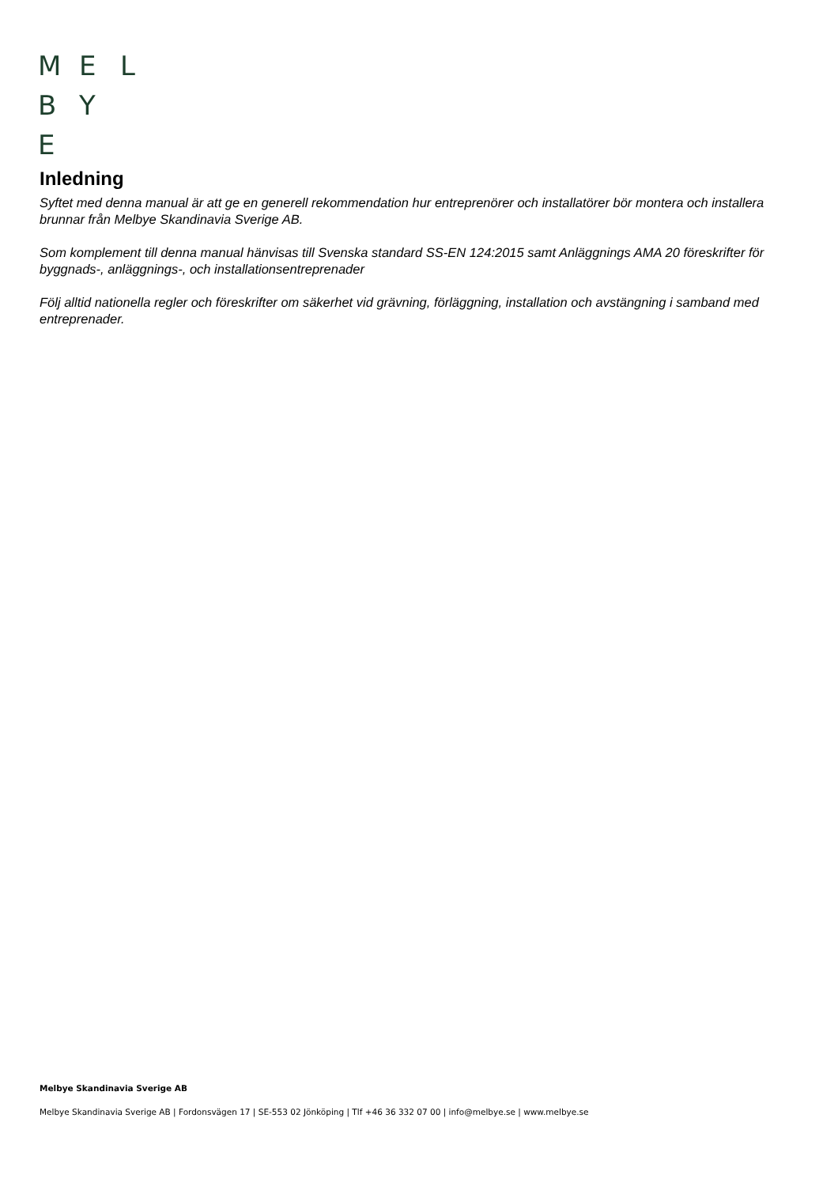M E L
B Y
E
Inledning
Syftet med denna manual är att ge en generell rekommendation hur entreprenörer och installatörer bör montera och installera brunnar från Melbye Skandinavia Sverige AB.
Som komplement till denna manual hänvisas till Svenska standard SS-EN 124:2015 samt Anläggnings AMA 20 föreskrifter för byggnads-, anläggnings-, och installationsentreprenader
Följ alltid nationella regler och föreskrifter om säkerhet vid grävning, förläggning, installation och avstängning i samband med entreprenader.
Melbye Skandinavia Sverige AB
Melbye Skandinavia Sverige AB | Fordonsvägen 17 | SE-553 02 Jönköping | Tlf +46 36 332 07 00 | info@melbye.se | www.melbye.se